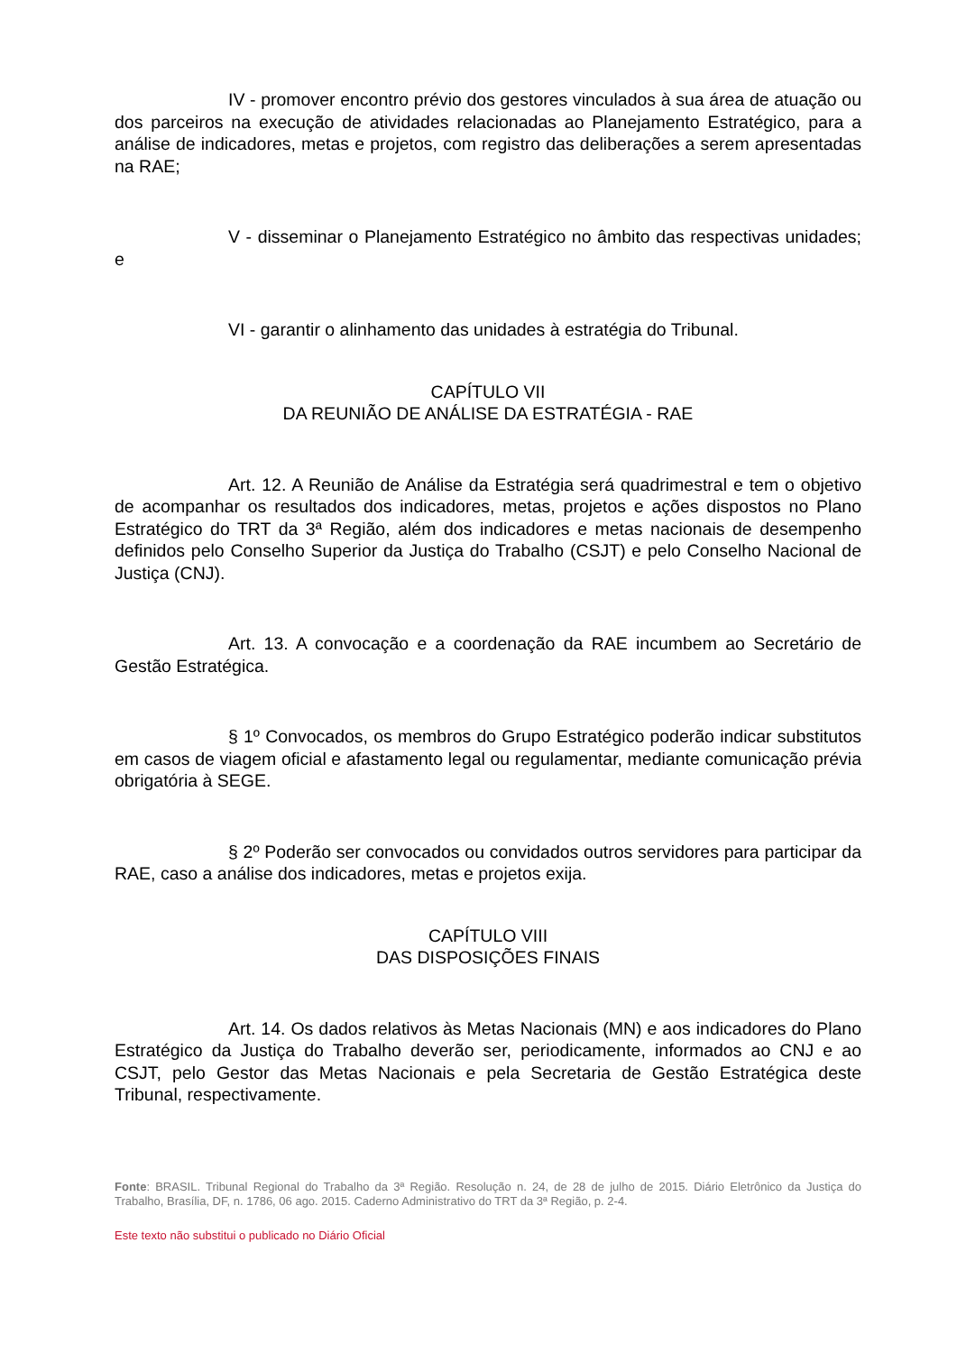IV - promover encontro prévio dos gestores vinculados à sua área de atuação ou dos parceiros na execução de atividades relacionadas ao Planejamento Estratégico, para a análise de indicadores, metas e projetos, com registro das deliberações a serem apresentadas na RAE;
V - disseminar o Planejamento Estratégico no âmbito das respectivas unidades; e
VI - garantir o alinhamento das unidades à estratégia do Tribunal.
CAPÍTULO VII
DA REUNIÃO DE ANÁLISE DA ESTRATÉGIA - RAE
Art. 12. A Reunião de Análise da Estratégia será quadrimestral e tem o objetivo de acompanhar os resultados dos indicadores, metas, projetos e ações dispostos no Plano Estratégico do TRT da 3ª Região, além dos indicadores e metas nacionais de desempenho definidos pelo Conselho Superior da Justiça do Trabalho (CSJT) e pelo Conselho Nacional de Justiça (CNJ).
Art. 13. A convocação e a coordenação da RAE incumbem ao Secretário de Gestão Estratégica.
§ 1º Convocados, os membros do Grupo Estratégico poderão indicar substitutos em casos de viagem oficial e afastamento legal ou regulamentar, mediante comunicação prévia obrigatória à SEGE.
§ 2º Poderão ser convocados ou convidados outros servidores para participar da RAE, caso a análise dos indicadores, metas e projetos exija.
CAPÍTULO VIII
DAS DISPOSIÇÕES FINAIS
Art. 14. Os dados relativos às Metas Nacionais (MN) e aos indicadores do Plano Estratégico da Justiça do Trabalho deverão ser, periodicamente, informados ao CNJ e ao CSJT, pelo Gestor das Metas Nacionais e pela Secretaria de Gestão Estratégica deste Tribunal, respectivamente.
Fonte: BRASIL. Tribunal Regional do Trabalho da 3ª Região. Resolução n. 24, de 28 de julho de 2015. Diário Eletrônico da Justiça do Trabalho, Brasília, DF, n. 1786, 06 ago. 2015. Caderno Administrativo do TRT da 3ª Região, p. 2-4.
Este texto não substitui o publicado no Diário Oficial